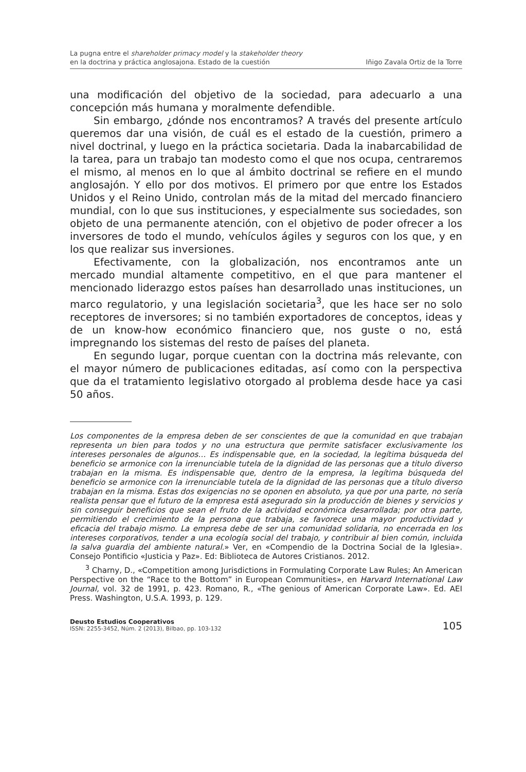La pugna entre el shareholder primacy model y la stakeholder theory
en la doctrina y práctica anglosajona. Estado de la cuestión
Iñigo Zavala Ortiz de la Torre
una modificación del objetivo de la sociedad, para adecuarlo a una concepción más humana y moralmente defendible.
Sin embargo, ¿dónde nos encontramos? A través del presente artículo queremos dar una visión, de cuál es el estado de la cuestión, primero a nivel doctrinal, y luego en la práctica societaria. Dada la inabarcabilidad de la tarea, para un trabajo tan modesto como el que nos ocupa, centraremos el mismo, al menos en lo que al ámbito doctrinal se refiere en el mundo anglosajón. Y ello por dos motivos. El primero por que entre los Estados Unidos y el Reino Unido, controlan más de la mitad del mercado financiero mundial, con lo que sus instituciones, y especialmente sus sociedades, son objeto de una permanente atención, con el objetivo de poder ofrecer a los inversores de todo el mundo, vehículos ágiles y seguros con los que, y en los que realizar sus inversiones.
Efectivamente, con la globalización, nos encontramos ante un mercado mundial altamente competitivo, en el que para mantener el mencionado liderazgo estos países han desarrollado unas instituciones, un marco regulatorio, y una legislación societaria<sup>3</sup>, que les hace ser no solo receptores de inversores; si no también exportadores de conceptos, ideas y de un know-how económico financiero que, nos guste o no, está impregnando los sistemas del resto de países del planeta.
En segundo lugar, porque cuentan con la doctrina más relevante, con el mayor número de publicaciones editadas, así como con la perspectiva que da el tratamiento legislativo otorgado al problema desde hace ya casi 50 años.
Los componentes de la empresa deben de ser conscientes de que la comunidad en que trabajan representa un bien para todos y no una estructura que permite satisfacer exclusivamente los intereses personales de algunos… Es indispensable que, en la sociedad, la legítima búsqueda del beneficio se armonice con la irrenunciable tutela de la dignidad de las personas que a titulo diverso trabajan en la misma. Es indispensable que, dentro de la empresa, la legítima búsqueda del beneficio se armonice con la irrenunciable tutela de la dignidad de las personas que a título diverso trabajan en la misma. Estas dos exigencias no se oponen en absoluto, ya que por una parte, no sería realista pensar que el futuro de la empresa está asegurado sin la producción de bienes y servicios y sin conseguir beneficios que sean el fruto de la actividad económica desarrollada; por otra parte, permitiendo el crecimiento de la persona que trabaja, se favorece una mayor productividad y eficacia del trabajo mismo. La empresa debe de ser una comunidad solidaria, no encerrada en los intereses corporativos, tender a una ecología social del trabajo, y contribuir al bien común, incluida la salva guardia del ambiente natural.» Ver, en «Compendio de la Doctrina Social de la Iglesia». Consejo Pontificio «Justicia y Paz». Ed: Biblioteca de Autores Cristianos. 2012.
<sup>3</sup> Charny, D., «Competition among Jurisdictions in Formulating Corporate Law Rules; An American Perspective on the “Race to the Bottom” in European Communities», en Harvard International Law Journal, vol. 32 de 1991, p. 423. Romano, R., «The genious of American Corporate Law». Ed. AEI Press. Washington, U.S.A. 1993, p. 129.
Deusto Estudios Cooperativos
ISSN: 2255-3452, Núm. 2 (2013), Bilbao, pp. 103-132
105